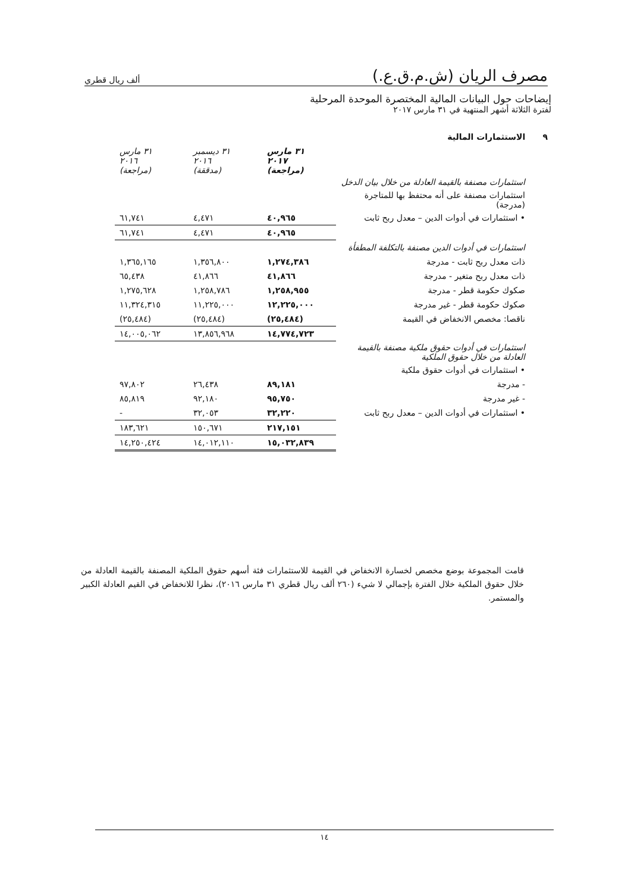مصرف الريان (ش.م.ق.ع.) ألف ريال قطري
إيضاحات حول البيانات المالية المختصرة الموحدة المرحلية
لفترة الثلاثة أشهر المنتهية في ٣١ مارس ٢٠١٧
٩ الاستثمارات المالية
| | ٣١ مارس ٢٠١٧ (مراجعة) | ٣١ ديسمبر ٢٠١٦ (مدققة) | ٣١ مارس ٢٠١٦ (مراجعة) |
| --- | --- | --- | --- |
| استثمارات مصنفة بالقيمة العادلة من خلال بيان الدخل | | | |
| استثمارات مصنفة على أنه محتفظ بها للمتاجرة (مدرجة) | | | |
| • استثمارات في أدوات الدين – معدل ربح ثابت | ٤٠,٩٦٥ | ٤,٤٧١ | ٦١,٧٤١ |
| | ٤٠,٩٦٥ | ٤,٤٧١ | ٦١,٧٤١ |
| استثمارات في أدوات الدين مصنفة بالتكلفة المطفأة | | | |
| ذات معدل ربح ثابت - مدرجة | ١,٢٧٤,٣٨٦ | ١,٣٥٦,٨٠٠ | ١,٣٦٥,١٦٥ |
| ذات معدل ربح متغير - مدرجة | ٤١,٨٦٦ | ٤١,٨٦٦ | ٦٥,٤٣٨ |
| صكوك حكومة قطر - مدرجة | ١,٢٥٨,٩٥٥ | ١,٢٥٨,٧٨٦ | ١,٢٧٥,٦٢٨ |
| صكوك حكومة قطر - غير مدرجة | ١٢,٢٢٥,٠٠٠ | ١١,٢٢٥,٠٠٠ | ١١,٣٢٤,٣١٥ |
| ناقصا: مخصص الانخفاض في القيمة | (٢٥,٤٨٤) | (٢٥,٤٨٤) | (٢٥,٤٨٤) |
| | ١٤,٧٧٤,٧٢٣ | ١٣,٨٥٦,٩٦٨ | ١٤,٠٠٥,٠٦٢ |
| استثمارات في أدوات حقوق ملكية مصنفة بالقيمة العادلة من خلال حقوق الملكية | | | |
| • استثمارات في أدوات حقوق ملكية | | | |
| - مدرجة | ٨٩,١٨١ | ٢٦,٤٣٨ | ٩٧,٨٠٢ |
| - غير مدرجة | ٩٥,٧٥٠ | ٩٢,١٨٠ | ٨٥,٨١٩ |
| • استثمارات في أدوات الدين – معدل ربح ثابت | ٣٢,٢٢٠ | ٣٢,٠٥٣ | - |
| | ٢١٧,١٥١ | ١٥٠,٦٧١ | ١٨٣,٦٢١ |
| | ١٥,٠٣٢,٨٣٩ | ١٤,٠١٢,١١٠ | ١٤,٢٥٠,٤٢٤ |
قامت المجموعة بوضع مخصص لخسارة الانخفاض في القيمة للاستثمارات فئة أسهم حقوق الملكية المصنفة بالقيمة العادلة من خلال حقوق الملكية خلال الفترة بإجمالي لا شيء (٢٦٠ ألف ريال قطري ٣١ مارس ٢٠١٦)، نظرا للانخفاض في القيم العادلة الكبير والمستمر.
١٤